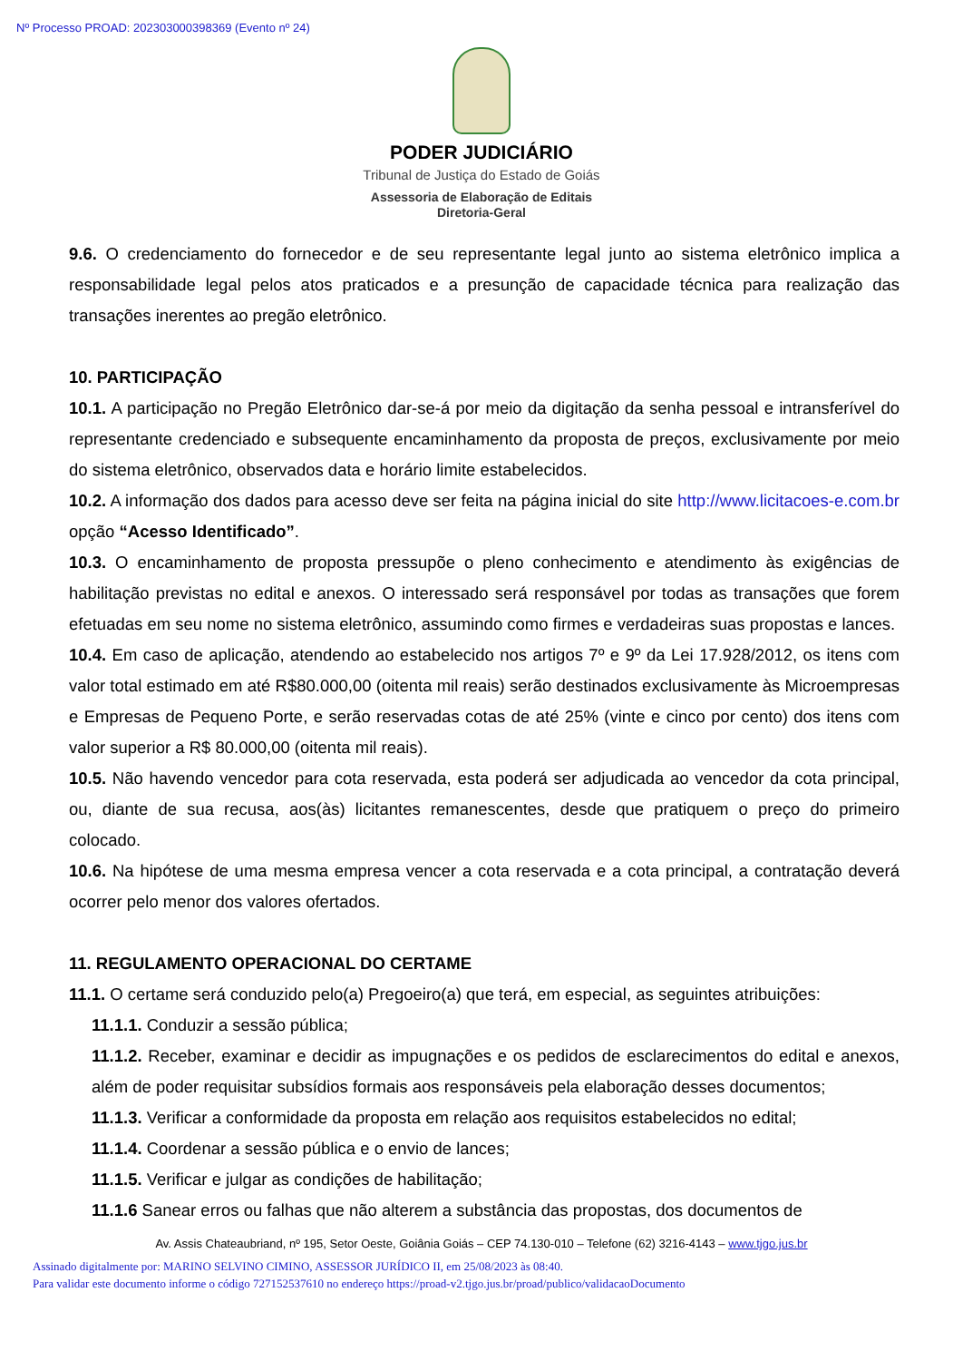Nº Processo PROAD: 202303000398369 (Evento nº 24)
PODER JUDICIÁRIO
Tribunal de Justiça do Estado de Goiás
Assessoria de Elaboração de Editais
Diretoria-Geral
9.6. O credenciamento do fornecedor e de seu representante legal junto ao sistema eletrônico implica a responsabilidade legal pelos atos praticados e a presunção de capacidade técnica para realização das transações inerentes ao pregão eletrônico.
10. PARTICIPAÇÃO
10.1. A participação no Pregão Eletrônico dar-se-á por meio da digitação da senha pessoal e intransferível do representante credenciado e subsequente encaminhamento da proposta de preços, exclusivamente por meio do sistema eletrônico, observados data e horário limite estabelecidos.
10.2. A informação dos dados para acesso deve ser feita na página inicial do site http://www.licitacoes-e.com.br opção “Acesso Identificado”.
10.3. O encaminhamento de proposta pressupõe o pleno conhecimento e atendimento às exigências de habilitação previstas no edital e anexos. O interessado será responsável por todas as transações que forem efetuadas em seu nome no sistema eletrônico, assumindo como firmes e verdadeiras suas propostas e lances.
10.4. Em caso de aplicação, atendendo ao estabelecido nos artigos 7º e 9º da Lei 17.928/2012, os itens com valor total estimado em até R$80.000,00 (oitenta mil reais) serão destinados exclusivamente às Microempresas e Empresas de Pequeno Porte, e serão reservadas cotas de até 25% (vinte e cinco por cento) dos itens com valor superior a R$ 80.000,00 (oitenta mil reais).
10.5. Não havendo vencedor para cota reservada, esta poderá ser adjudicada ao vencedor da cota principal, ou, diante de sua recusa, aos(às) licitantes remanescentes, desde que pratiquem o preço do primeiro colocado.
10.6. Na hipótese de uma mesma empresa vencer a cota reservada e a cota principal, a contratação deverá ocorrer pelo menor dos valores ofertados.
11. REGULAMENTO OPERACIONAL DO CERTAME
11.1. O certame será conduzido pelo(a) Pregoeiro(a) que terá, em especial, as seguintes atribuições:
11.1.1. Conduzir a sessão pública;
11.1.2. Receber, examinar e decidir as impugnações e os pedidos de esclarecimentos do edital e anexos, além de poder requisitar subsídios formais aos responsáveis pela elaboração desses documentos;
11.1.3. Verificar a conformidade da proposta em relação aos requisitos estabelecidos no edital;
11.1.4. Coordenar a sessão pública e o envio de lances;
11.1.5. Verificar e julgar as condições de habilitação;
11.1.6 Sanear erros ou falhas que não alterem a substância das propostas, dos documentos de
Av. Assis Chateaubriand, nº 195, Setor Oeste, Goiânia Goiás – CEP 74.130-010 – Telefone (62) 3216-4143 – www.tjgo.jus.br
Assinado digitalmente por: MARINO SELVINO CIMINO, ASSESSOR JURÍDICO II, em 25/08/2023 às 08:40.
Para validar este documento informe o código 727152537610 no endereço https://proad-v2.tjgo.jus.br/proad/publico/validacaoDocumento